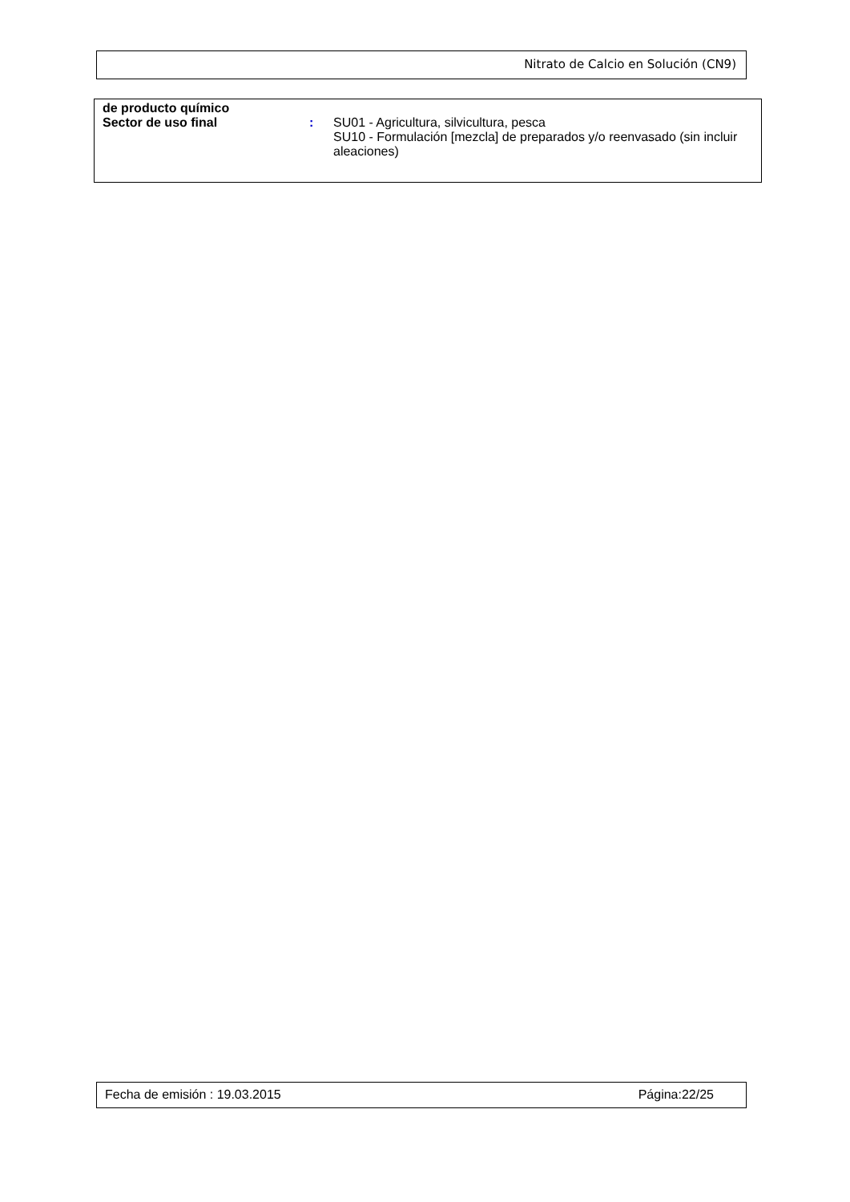Nitrato de Calcio en Solución (CN9)
de producto químico
Sector de uso final : SU01 - Agricultura, silvicultura, pesca
SU10 - Formulación [mezcla] de preparados y/o reenvasado (sin incluir aleaciones)
Fecha de emisión : 19.03.2015 Página:22/25